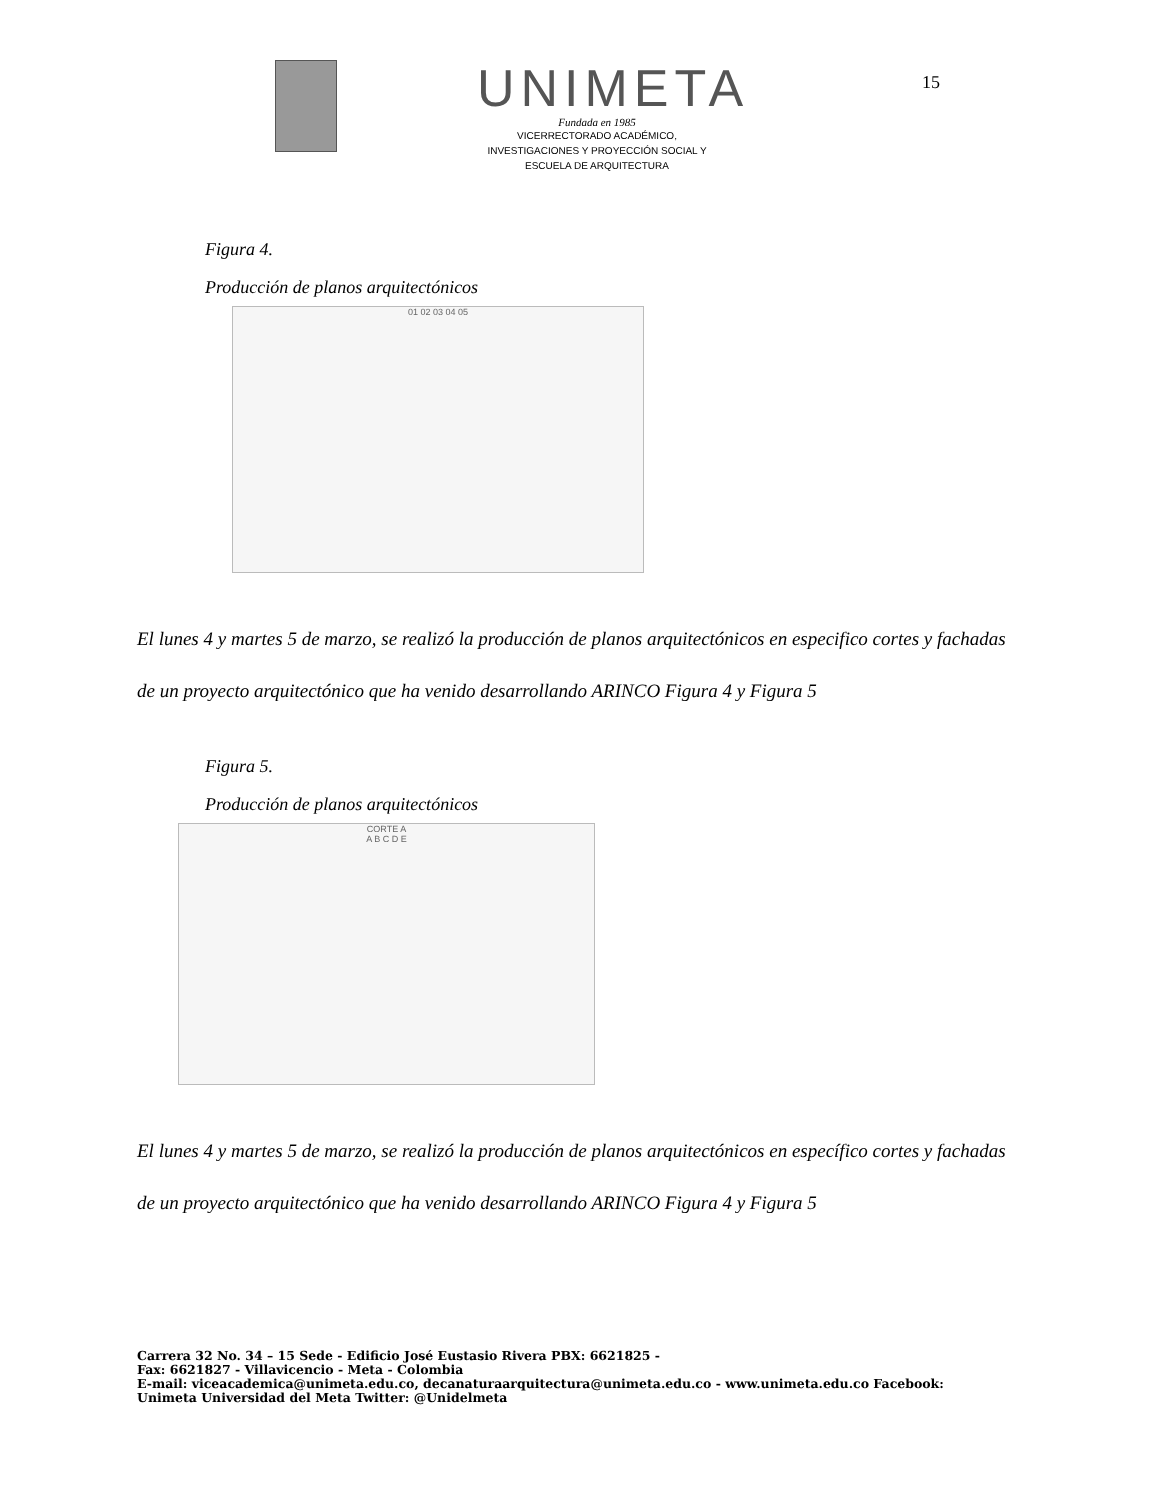UNIMETA
Fundada en 1985
VICERRECTORADO ACADÉMICO,
INVESTIGACIONES Y PROYECCIÓN SOCIAL Y
ESCUELA DE ARQUITECTURA
15
Figura 4.
Producción de planos arquitectónicos
01 02 03 04 05
El lunes 4 y martes 5 de marzo, se realizó la producción de planos arquitectónicos en especifico cortes y fachadas de un proyecto arquitectónico que ha venido desarrollando ARINCO Figura 4 y Figura 5
Figura 5.
Producción de planos arquitectónicos
CORTE A
A B C D E
El lunes 4 y martes 5 de marzo, se realizó la producción de planos arquitectónicos en específico cortes y fachadas de un proyecto arquitectónico que ha venido desarrollando ARINCO Figura 4 y Figura 5
Carrera 32 No. 34 – 15 Sede - Edificio José Eustasio Rivera PBX: 6621825 -
Fax: 6621827 - Villavicencio - Meta - Colombia
E-mail: viceacademica@unimeta.edu.co, decanaturaarquitectura@unimeta.edu.co - www.unimeta.edu.co Facebook:
Unimeta Universidad del Meta Twitter: @Unidelmeta